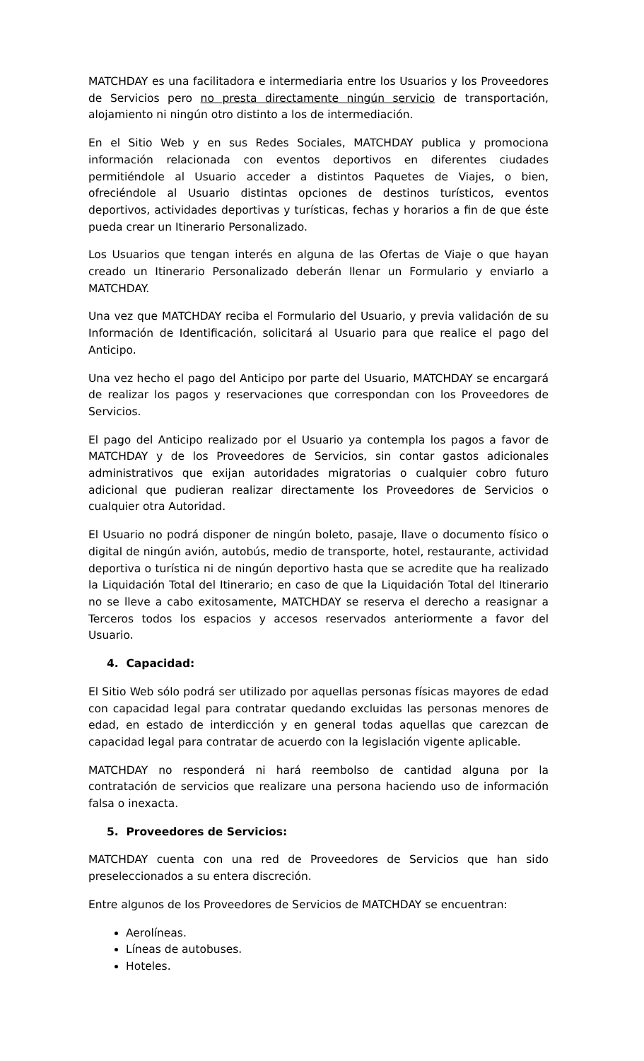MATCHDAY es una facilitadora e intermediaria entre los Usuarios y los Proveedores de Servicios pero no presta directamente ningún servicio de transportación, alojamiento ni ningún otro distinto a los de intermediación.
En el Sitio Web y en sus Redes Sociales, MATCHDAY publica y promociona información relacionada con eventos deportivos en diferentes ciudades permitiéndole al Usuario acceder a distintos Paquetes de Viajes, o bien, ofreciéndole al Usuario distintas opciones de destinos turísticos, eventos deportivos, actividades deportivas y turísticas, fechas y horarios a fin de que éste pueda crear un Itinerario Personalizado.
Los Usuarios que tengan interés en alguna de las Ofertas de Viaje o que hayan creado un Itinerario Personalizado deberán llenar un Formulario y enviarlo a MATCHDAY.
Una vez que MATCHDAY reciba el Formulario del Usuario, y previa validación de su Información de Identificación, solicitará al Usuario para que realice el pago del Anticipo.
Una vez hecho el pago del Anticipo por parte del Usuario, MATCHDAY se encargará de realizar los pagos y reservaciones que correspondan con los Proveedores de Servicios.
El pago del Anticipo realizado por el Usuario ya contempla los pagos a favor de MATCHDAY y de los Proveedores de Servicios, sin contar gastos adicionales administrativos que exijan autoridades migratorias o cualquier cobro futuro adicional que pudieran realizar directamente los Proveedores de Servicios o cualquier otra Autoridad.
El Usuario no podrá disponer de ningún boleto, pasaje, llave o documento físico o digital de ningún avión, autobús, medio de transporte, hotel, restaurante, actividad deportiva o turística ni de ningún deportivo hasta que se acredite que ha realizado la Liquidación Total del Itinerario; en caso de que la Liquidación Total del Itinerario no se lleve a cabo exitosamente, MATCHDAY se reserva el derecho a reasignar a Terceros todos los espacios y accesos reservados anteriormente a favor del Usuario.
4. Capacidad:
El Sitio Web sólo podrá ser utilizado por aquellas personas físicas mayores de edad con capacidad legal para contratar quedando excluidas las personas menores de edad, en estado de interdicción y en general todas aquellas que carezcan de capacidad legal para contratar de acuerdo con la legislación vigente aplicable.
MATCHDAY no responderá ni hará reembolso de cantidad alguna por la contratación de servicios que realizare una persona haciendo uso de información falsa o inexacta.
5. Proveedores de Servicios:
MATCHDAY cuenta con una red de Proveedores de Servicios que han sido preseleccionados a su entera discreción.
Entre algunos de los Proveedores de Servicios de MATCHDAY se encuentran:
Aerolíneas.
Líneas de autobuses.
Hoteles.